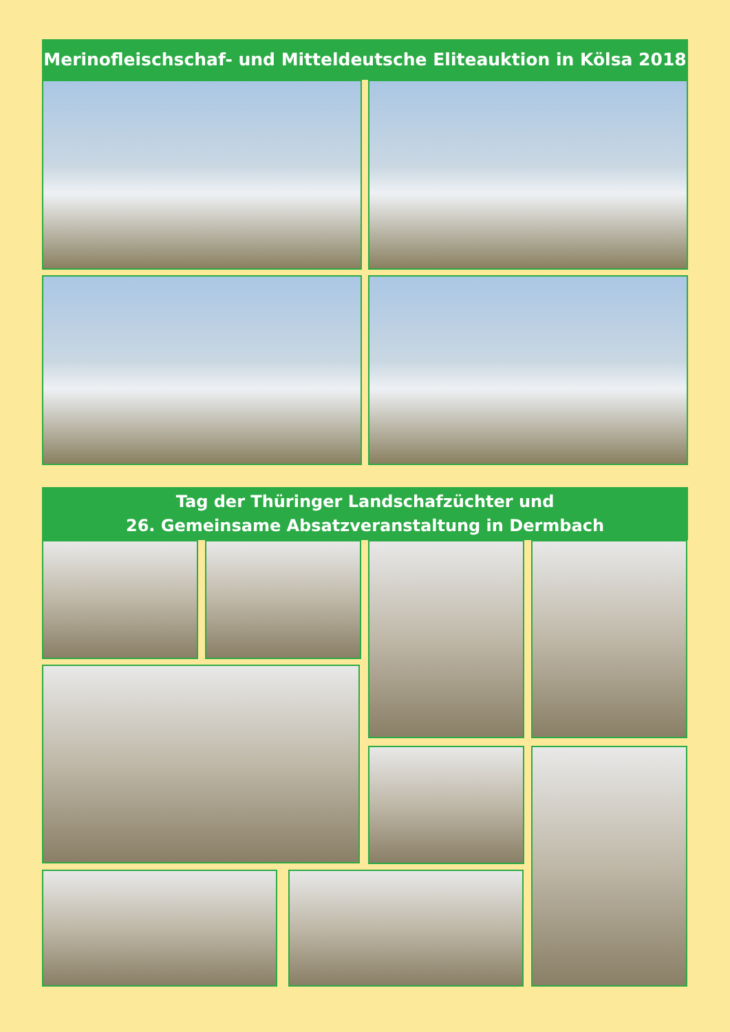Merinofleischschaf- und Mitteldeutsche Eliteauktion in Kölsa 2018
Tag der Thüringer Landschafzüchter und
26. Gemeinsame Absatzveranstaltung in Dermbach